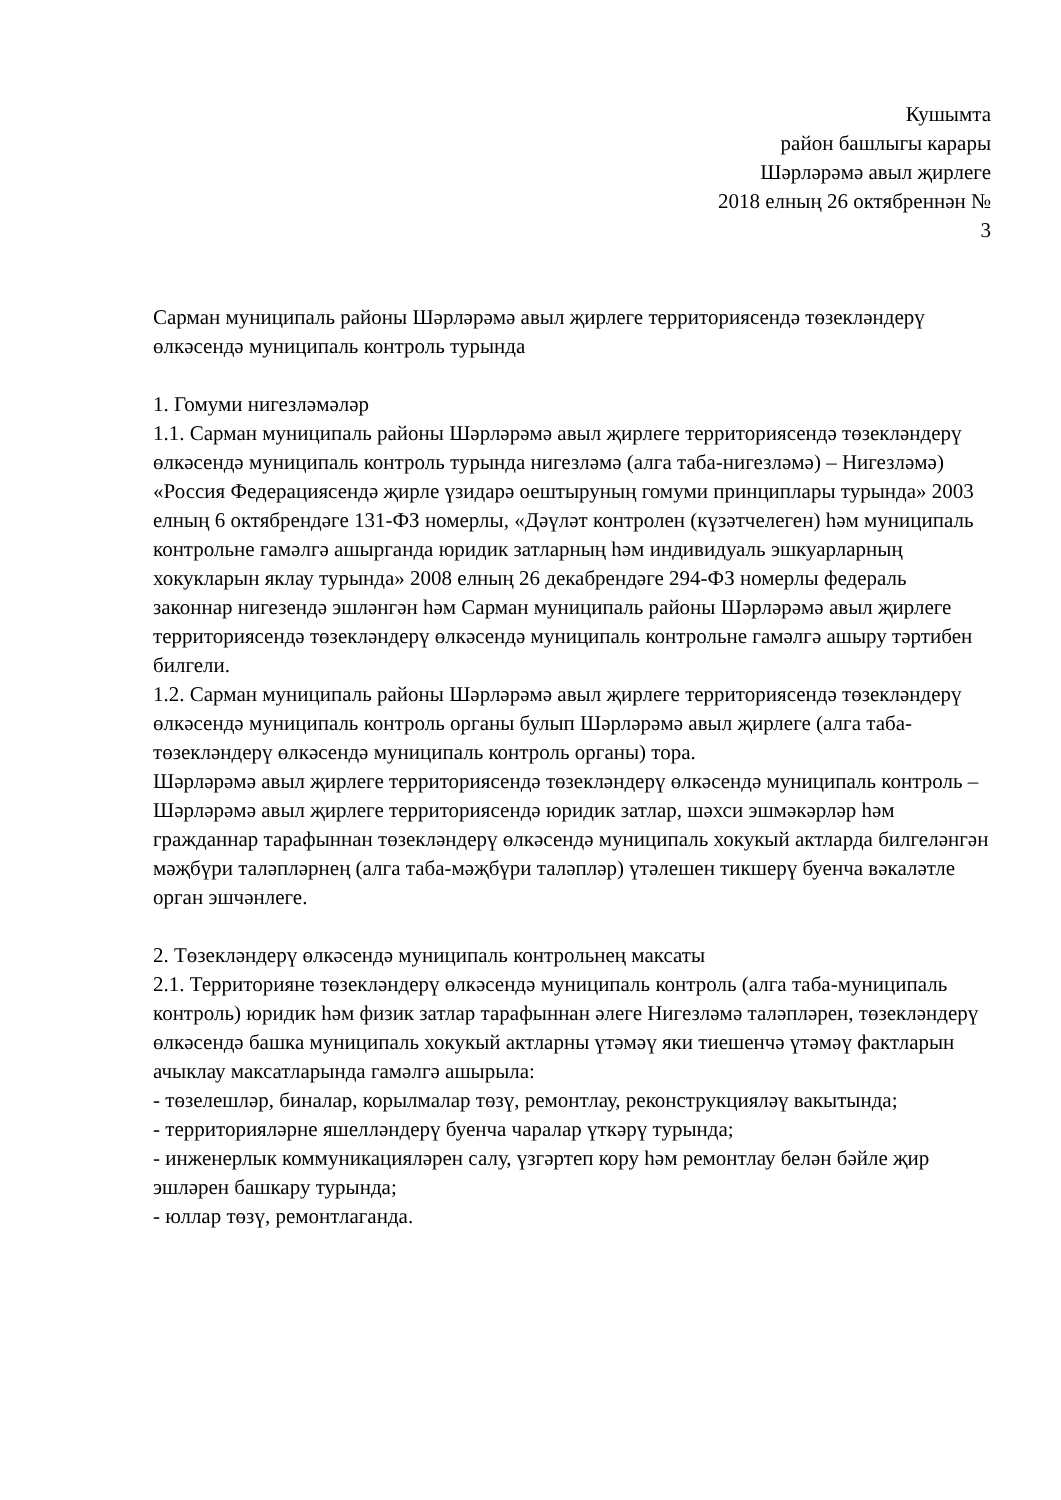Кушымта
район башлыгы карары
Шәрләрәмә авыл җирлеге
2018 елның 26 октябреннән №
3
Сарман муниципаль районы Шәрләрәмә авыл җирлеге территориясендә төзекләндерү өлкәсендә муниципаль контроль турында
1. Гомуми нигезләмәләр
1.1. Сарман муниципаль районы Шәрләрәмә авыл җирлеге территориясендә төзекләндерү өлкәсендә муниципаль контроль турында нигезләмә (алга таба-нигезләмә) – Нигезләмә) «Россия Федерациясендә җирле үзидарә оештыруның гомуми принциплары турында» 2003 елның 6 октябрендәге 131-ФЗ номерлы, «Дәүләт контролен (күзәтчелеген) һәм муниципаль контрольне гамәлгә ашырганда юридик затларның һәм индивидуаль эшкуарларның хокукларын яклау турында» 2008 елның 26 декабрендәге 294-ФЗ номерлы федераль законнар нигезендә эшләнгән һәм Сарман муниципаль районы Шәрләрәмә авыл җирлеге территориясендә төзекләндерү өлкәсендә муниципаль контрольне гамәлгә ашыру тәртибен билгели.
1.2. Сарман муниципаль районы Шәрләрәмә авыл җирлеге территориясендә төзекләндерү өлкәсендә муниципаль контроль органы булып Шәрләрәмә авыл җирлеге (алга таба-төзекләндерү өлкәсендә муниципаль контроль органы) тора.
Шәрләрәмә авыл җирлеге территориясендә төзекләндерү өлкәсендә муниципаль контроль – Шәрләрәмә авыл җирлеге территориясендә юридик затлар, шәхси эшмәкәрләр һәм гражданнар тарафыннан төзекләндерү өлкәсендә муниципаль хокукый актларда билгеләнгән мәҗбүри таләпләрнең (алга таба-мәҗбүри таләпләр) үтәлешен тикшерү буенча вәкаләтле орган эшчәнлеге.
2. Төзекләндерү өлкәсендә муниципаль контрольнең максаты
2.1. Территорияне төзекләндерү өлкәсендә муниципаль контроль (алга таба-муниципаль контроль) юридик һәм физик затлар тарафыннан әлеге Нигезләмә таләпләрен, төзекләндерү өлкәсендә башка муниципаль хокукый актларны үтәмәү яки тиешенчә үтәмәү фактларын ачыклау максатларында гамәлгә ашырыла:
- төзелешләр, биналар, корылмалар төзү, ремонтлау, реконструкцияләү вакытында;
- территорияләрне яшелләндерү буенча чаралар үткәрү турында;
- инженерлык коммуникацияләрен салу, үзгәртеп кору һәм ремонтлау белән бәйле җир эшләрен башкару турында;
- юллар төзү, ремонтлаганда.